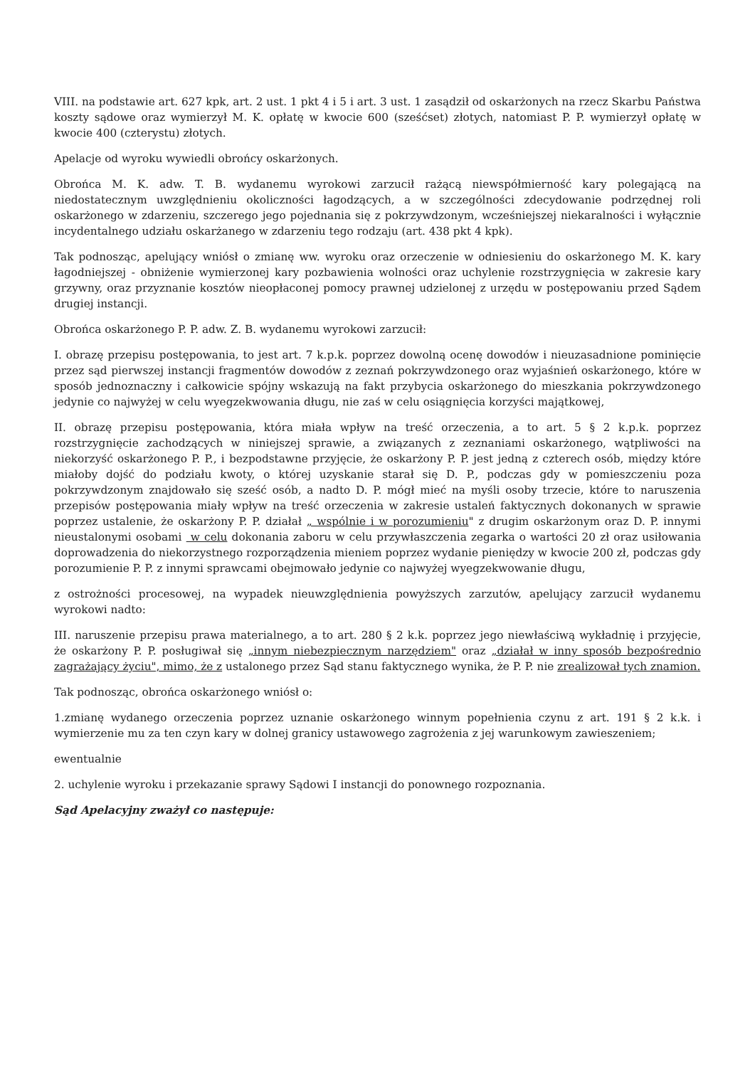VIII. na podstawie art. 627 kpk, art. 2 ust. 1 pkt 4 i 5 i art. 3 ust. 1 zasądził od oskarżonych na rzecz Skarbu Państwa koszty sądowe oraz wymierzył M. K. opłatę w kwocie 600 (sześćset) złotych, natomiast P. P. wymierzył opłatę w kwocie 400 (czterystu) złotych.
Apelacje od wyroku wywiedli obrońcy oskarżonych.
Obrońca M. K. adw. T. B. wydanemu wyrokowi zarzucił rażącą niewspółmierność kary polegającą na niedostatecznym uwzględnieniu okoliczności łagodzących, a w szczególności zdecydowanie podrzędnej roli oskarżonego w zdarzeniu, szczerego jego pojednania się z pokrzywdzonym, wcześniejszej niekaralności i wyłącznie incydentalnego udziału oskarżanego w zdarzeniu tego rodzaju (art. 438 pkt 4 kpk).
Tak podnosząc, apelujący wniósł o zmianę ww. wyroku oraz orzeczenie w odniesieniu do oskarżonego M. K. kary łagodniejszej - obniżenie wymierzonej kary pozbawienia wolności oraz uchylenie rozstrzygnięcia w zakresie kary grzywny, oraz przyznanie kosztów nieopłaconej pomocy prawnej udzielonej z urzędu w postępowaniu przed Sądem drugiej instancji.
Obrońca oskarżonego P. P. adw. Z. B. wydanemu wyrokowi zarzucił:
I. obrazę przepisu postępowania, to jest art. 7 k.p.k. poprzez dowolną ocenę dowodów i nieuzasadnione pominięcie przez sąd pierwszej instancji fragmentów dowodów z zeznań pokrzywdzonego oraz wyjaśnień oskarżonego, które w sposób jednoznaczny i całkowicie spójny wskazują na fakt przybycia oskarżonego do mieszkania pokrzywdzonego jedynie co najwyżej w celu wyegzekwowania długu, nie zaś w celu osiągnięcia korzyści majątkowej,
II. obrazę przepisu postępowania, która miała wpływ na treść orzeczenia, a to art. 5 § 2 k.p.k. poprzez rozstrzygnięcie zachodzących w niniejszej sprawie, a związanych z zeznaniami oskarżonego, wątpliwości na niekorzyść oskarżonego P. P., i bezpodstawne przyjęcie, że oskarżony P. P. jest jedną z czterech osób, między które miałoby dojść do podziału kwoty, o której uzyskanie starał się D. P., podczas gdy w pomieszczeniu poza pokrzywdzonym znajdowało się sześć osób, a nadto D. P. mógł mieć na myśli osoby trzecie, które to naruszenia przepisów postępowania miały wpływ na treść orzeczenia w zakresie ustaleń faktycznych dokonanych w sprawie poprzez ustalenie, że oskarżony P. P. działał „ wspólnie i w porozumieniu" z drugim oskarżonym oraz D. P. innymi nieustalonymi osobami w celu dokonania zaboru w celu przywłaszczenia zegarka o wartości 20 zł oraz usiłowania doprowadzenia do niekorzystnego rozporządzenia mieniem poprzez wydanie pieniędzy w kwocie 200 zł, podczas gdy porozumienie P. P. z innymi sprawcami obejmowało jedynie co najwyżej wyegzekwowanie długu,
z ostrożności procesowej, na wypadek nieuwzględnienia powyższych zarzutów, apelujący zarzucił wydanemu wyrokowi nadto:
III. naruszenie przepisu prawa materialnego, a to art. 280 § 2 k.k. poprzez jego niewłaściwą wykładnię i przyjęcie, że oskarżony P. P. posługiwał się „innym niebezpiecznym narzędziem" oraz „działał w inny sposób bezpośrednio zagrażający życiu", mimo, że z ustalonego przez Sąd stanu faktycznego wynika, że P. P. nie zrealizował tych znamion.
Tak podnosząc, obrońca oskarżonego wniósł o:
1.zmianę wydanego orzeczenia poprzez uznanie oskarżonego winnym popełnienia czynu z art. 191 § 2 k.k. i wymierzenie mu za ten czyn kary w dolnej granicy ustawowego zagrożenia z jej warunkowym zawieszeniem;
ewentualnie
2. uchylenie wyroku i przekazanie sprawy Sądowi I instancji do ponownego rozpoznania.
Sąd Apelacyjny zważył co następuje: